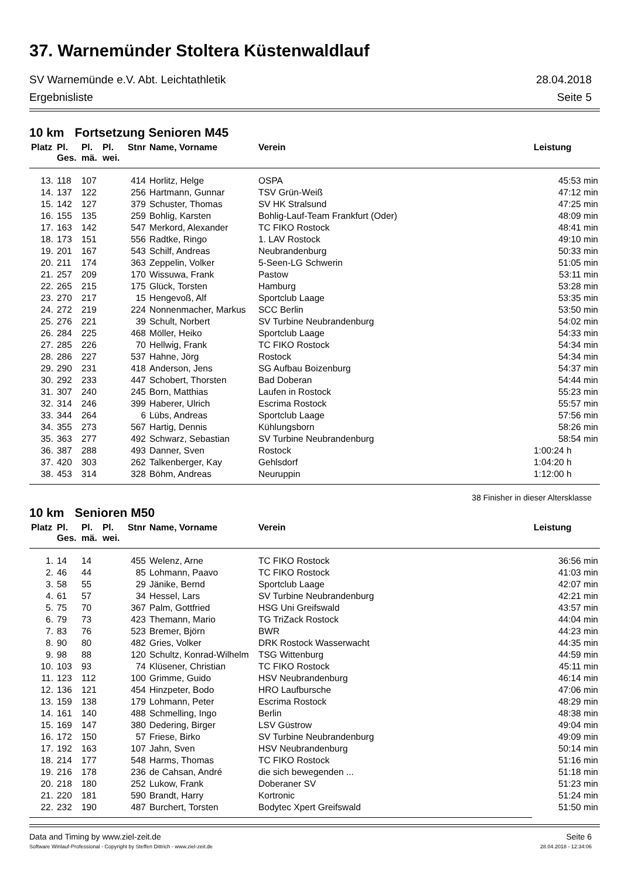37. Warnemünder Stoltera Küstenwaldlauf
SV Warnemünde e.V. Abt. Leichtathletik 28.04.2018
Ergebnisliste Seite 5
10 km Fortsetzung Senioren M45
| Platz | Pl. Ges. | Pl. mä. | Pl. wei. | Stnr | Name, Vorname | Verein | Leistung |
| --- | --- | --- | --- | --- | --- | --- | --- |
| 13. | 118 | 107 | | 414 | Horlitz, Helge | OSPA | 45:53 min |
| 14. | 137 | 122 | | 256 | Hartmann, Gunnar | TSV Grün-Weiß | 47:12 min |
| 15. | 142 | 127 | | 379 | Schuster, Thomas | SV HK Stralsund | 47:25 min |
| 16. | 155 | 135 | | 259 | Bohlig, Karsten | Bohlig-Lauf-Team Frankfurt (Oder) | 48:09 min |
| 17. | 163 | 142 | | 547 | Merkord, Alexander | TC FIKO Rostock | 48:41 min |
| 18. | 173 | 151 | | 556 | Radtke, Ringo | 1. LAV Rostock | 49:10 min |
| 19. | 201 | 167 | | 543 | Schilf, Andreas | Neubrandenburg | 50:33 min |
| 20. | 211 | 174 | | 363 | Zeppelin, Volker | 5-Seen-LG Schwerin | 51:05 min |
| 21. | 257 | 209 | | 170 | Wissuwa, Frank | Pastow | 53:11 min |
| 22. | 265 | 215 | | 175 | Glück, Torsten | Hamburg | 53:28 min |
| 23. | 270 | 217 | | 15 | Hengevoß, Alf | Sportclub Laage | 53:35 min |
| 24. | 272 | 219 | | 224 | Nonnenmacher, Markus | SCC Berlin | 53:50 min |
| 25. | 276 | 221 | | 39 | Schult, Norbert | SV Turbine Neubrandenburg | 54:02 min |
| 26. | 284 | 225 | | 468 | Möller, Heiko | Sportclub Laage | 54:33 min |
| 27. | 285 | 226 | | 70 | Hellwig, Frank | TC FIKO Rostock | 54:34 min |
| 28. | 286 | 227 | | 537 | Hahne, Jörg | Rostock | 54:34 min |
| 29. | 290 | 231 | | 418 | Anderson, Jens | SG Aufbau Boizenburg | 54:37 min |
| 30. | 292 | 233 | | 447 | Schobert, Thorsten | Bad Doberan | 54:44 min |
| 31. | 307 | 240 | | 245 | Born, Matthias | Laufen in Rostock | 55:23 min |
| 32. | 314 | 246 | | 399 | Haberer, Ulrich | Escrima Rostock | 55:57 min |
| 33. | 344 | 264 | | 6 | Lübs, Andreas | Sportclub Laage | 57:56 min |
| 34. | 355 | 273 | | 567 | Hartig, Dennis | Kühlungsborn | 58:26 min |
| 35. | 363 | 277 | | 492 | Schwarz, Sebastian | SV Turbine Neubrandenburg | 58:54 min |
| 36. | 387 | 288 | | 493 | Danner, Sven | Rostock | 1:00:24 h |
| 37. | 420 | 303 | | 262 | Talkenberger, Kay | Gehlsdorf | 1:04:20 h |
| 38. | 453 | 314 | | 328 | Böhm, Andreas | Neuruppin | 1:12:00 h |
38 Finisher in dieser Altersklasse
10 km Senioren M50
| Platz | Pl. Ges. | Pl. mä. | Pl. wei. | Stnr | Name, Vorname | Verein | Leistung |
| --- | --- | --- | --- | --- | --- | --- | --- |
| 1. | 14 | 14 | | 455 | Welenz, Arne | TC FIKO Rostock | 36:56 min |
| 2. | 46 | 44 | | 85 | Lohmann, Paavo | TC FIKO Rostock | 41:03 min |
| 3. | 58 | 55 | | 29 | Jänike, Bernd | Sportclub Laage | 42:07 min |
| 4. | 61 | 57 | | 34 | Hessel, Lars | SV Turbine Neubrandenburg | 42:21 min |
| 5. | 75 | 70 | | 367 | Palm, Gottfried | HSG Uni Greifswald | 43:57 min |
| 6. | 79 | 73 | | 423 | Themann, Mario | TG TriZack Rostock | 44:04 min |
| 7. | 83 | 76 | | 523 | Bremer, Björn | BWR | 44:23 min |
| 8. | 90 | 80 | | 482 | Gries, Volker | DRK Rostock Wasserwacht | 44:35 min |
| 9. | 98 | 88 | | 120 | Schultz, Konrad-Wilhelm | TSG Wittenburg | 44:59 min |
| 10. | 103 | 93 | | 74 | Klüsener, Christian | TC FIKO Rostock | 45:11 min |
| 11. | 123 | 112 | | 100 | Grimme, Guido | HSV Neubrandenburg | 46:14 min |
| 12. | 136 | 121 | | 454 | Hinzpeter, Bodo | HRO Laufbursche | 47:06 min |
| 13. | 159 | 138 | | 179 | Lohmann, Peter | Escrima Rostock | 48:29 min |
| 14. | 161 | 140 | | 488 | Schmelling, Ingo | Berlin | 48:38 min |
| 15. | 169 | 147 | | 380 | Dedering, Birger | LSV Güstrow | 49:04 min |
| 16. | 172 | 150 | | 57 | Friese, Birko | SV Turbine Neubrandenburg | 49:09 min |
| 17. | 192 | 163 | | 107 | Jahn, Sven | HSV Neubrandenburg | 50:14 min |
| 18. | 214 | 177 | | 548 | Harms, Thomas | TC FIKO Rostock | 51:16 min |
| 19. | 216 | 178 | | 236 | de Cahsan, André | die sich bewegenden ... | 51:18 min |
| 20. | 218 | 180 | | 252 | Lukow, Frank | Doberaner SV | 51:23 min |
| 21. | 220 | 181 | | 590 | Brandt, Harry | Kortronic | 51:24 min |
| 22. | 232 | 190 | | 487 | Burchert, Torsten | Bodytec Xpert Greifswald | 51:50 min |
Data and Timing by www.ziel-zeit.de Seite 6
Software Winlauf-Professional - Copyright by Steffen Dittrich - www.ziel-zeit.de 28.04.2018 - 12:34:06